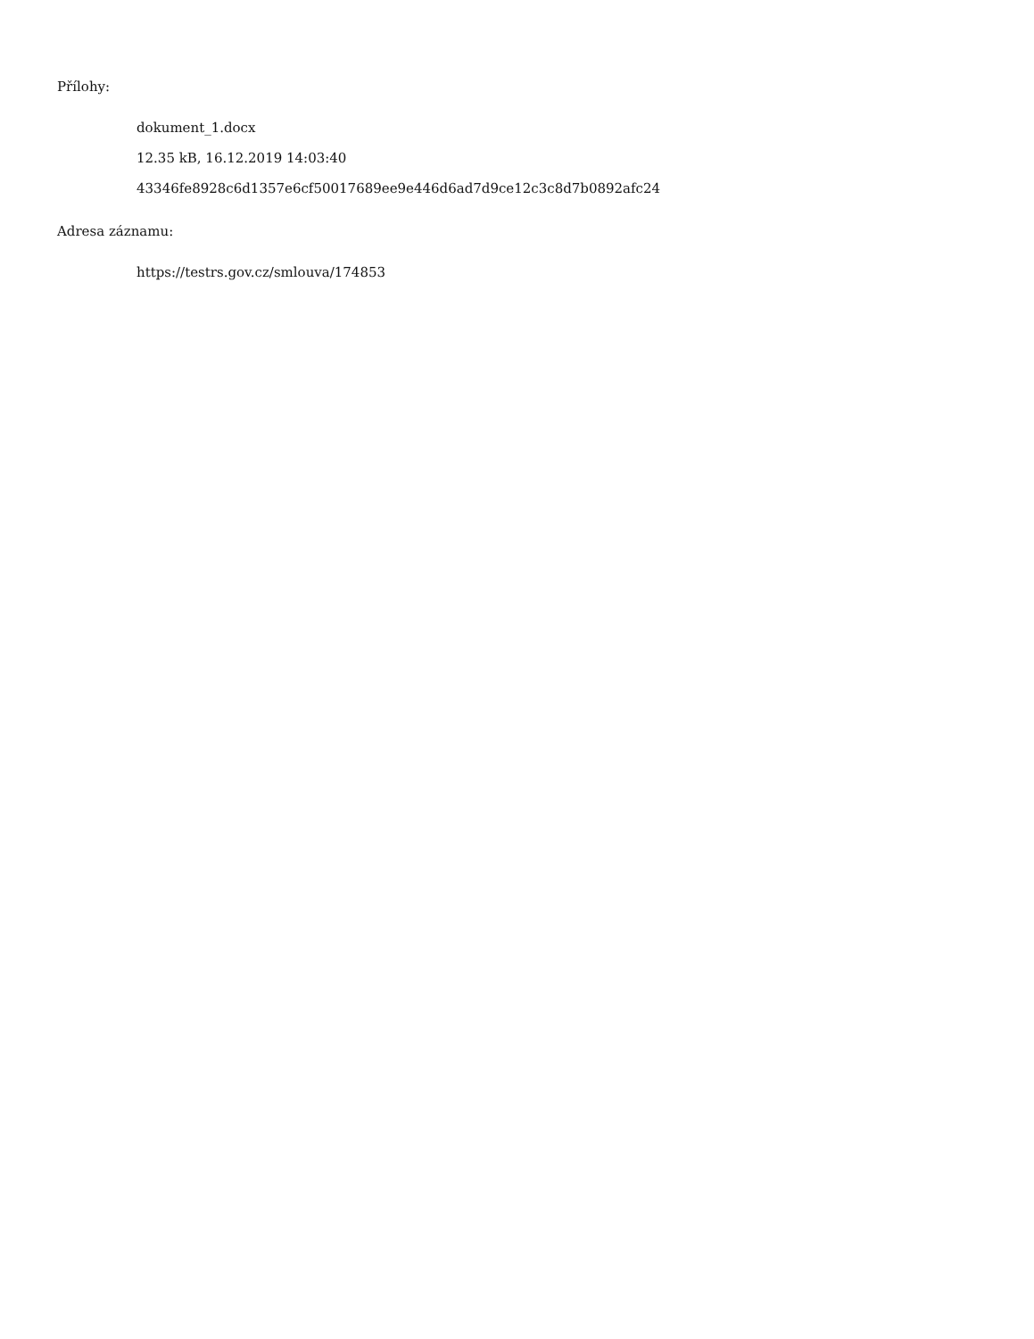Přílohy:
dokument_1.docx
12.35 kB, 16.12.2019 14:03:40
43346fe8928c6d1357e6cf50017689ee9e446d6ad7d9ce12c3c8d7b0892afc24
Adresa záznamu:
https://testrs.gov.cz/smlouva/174853